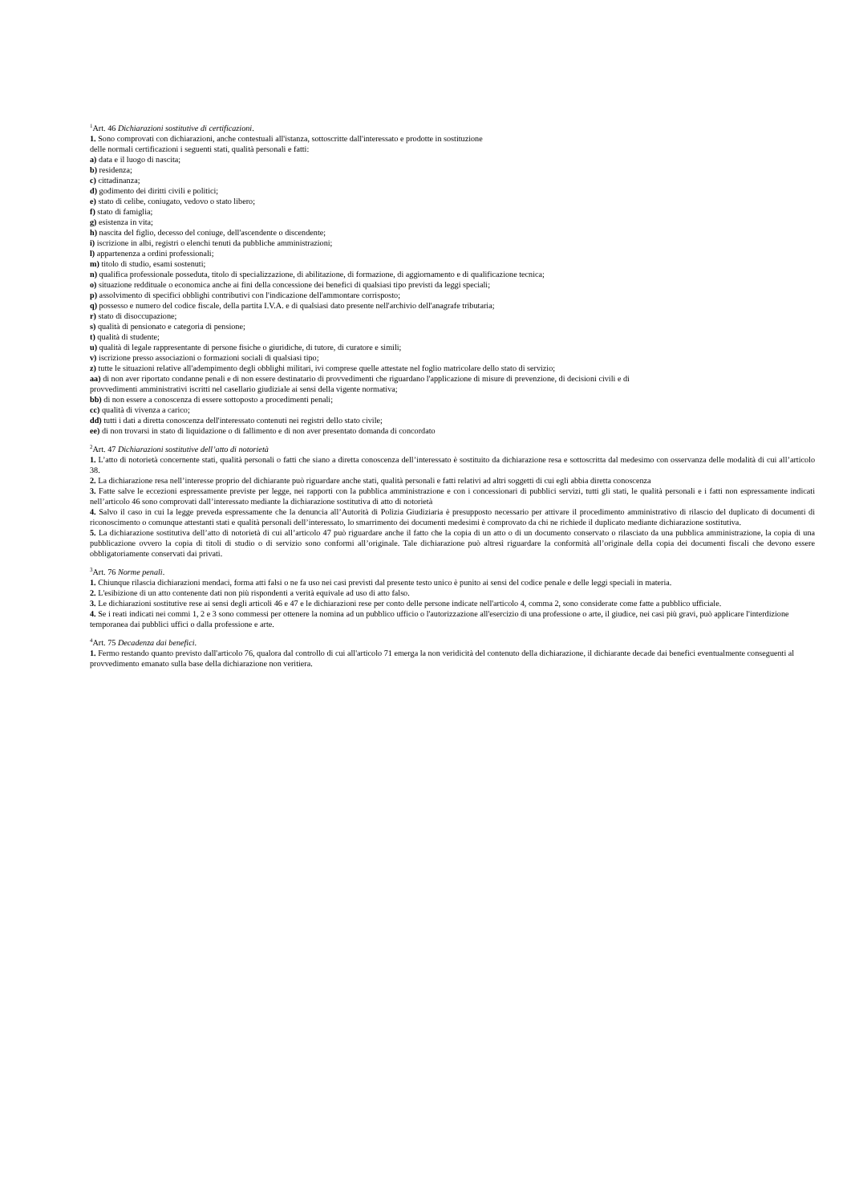<sup>1</sup> Art. 46 Dichiarazioni sostitutive di certificazioni.
1. Sono comprovati con dichiarazioni, anche contestuali all'istanza, sottoscritte dall'interessato e prodotte in sostituzione
delle normali certificazioni i seguenti stati, qualità personali e fatti:
a) data e il luogo di nascita;
b) residenza;
c) cittadinanza;
d) godimento dei diritti civili e politici;
e) stato di celibe, coniugato, vedovo o stato libero;
f) stato di famiglia;
g) esistenza in vita;
h) nascita del figlio, decesso del coniuge, dell'ascendente o discendente;
i) iscrizione in albi, registri o elenchi tenuti da pubbliche amministrazioni;
l) appartenenza a ordini professionali;
m) titolo di studio, esami sostenuti;
n) qualifica professionale posseduta, titolo di specializzazione, di abilitazione, di formazione, di aggiornamento e di qualificazione tecnica;
o) situazione reddituale o economica anche ai fini della concessione dei benefici di qualsiasi tipo previsti da leggi speciali;
p) assolvimento di specifici obblighi contributivi con l'indicazione dell'ammontare corrisposto;
q) possesso e numero del codice fiscale, della partita I.V.A. e di qualsiasi dato presente nell'archivio dell'anagrafe tributaria;
r) stato di disoccupazione;
s) qualità di pensionato e categoria di pensione;
t) qualità di studente;
u) qualità di legale rappresentante di persone fisiche o giuridiche, di tutore, di curatore e simili;
v) iscrizione presso associazioni o formazioni sociali di qualsiasi tipo;
z) tutte le situazioni relative all'adempimento degli obblighi militari, ivi comprese quelle attestate nel foglio matricolare dello stato di servizio;
aa) di non aver riportato condanne penali e di non essere destinatario di provvedimenti che riguardano l'applicazione di misure di prevenzione, di decisioni civili e di
provvedimenti amministrativi iscritti nel casellario giudiziale ai sensi della vigente normativa;
bb) di non essere a conoscenza di essere sottoposto a procedimenti penali;
cc) qualità di vivenza a carico;
dd) tutti i dati a diretta conoscenza dell'interessato contenuti nei registri dello stato civile;
ee) di non trovarsi in stato di liquidazione o di fallimento e di non aver presentato domanda di concordato
<sup>2</sup> Art. 47 Dichiarazioni sostitutive dell’atto di notorietà
1. L’atto di notorietà concernente stati, qualità personali o fatti che siano a diretta conoscenza dell’interessato è sostituito da dichiarazione resa e sottoscritta dal medesimo con osservanza delle modalità di cui all’articolo 38.
2. La dichiarazione resa nell’interesse proprio del dichiarante può riguardare anche stati, qualità personali e fatti relativi ad altri soggetti di cui egli abbia diretta conoscenza
3. Fatte salve le eccezioni espressamente previste per legge, nei rapporti con la pubblica amministrazione e con i concessionari di pubblici servizi, tutti gli stati, le qualità personali e i fatti non espressamente indicati nell’articolo 46 sono comprovati dall’interessato mediante la dichiarazione sostitutiva di atto di notorietà
4. Salvo il caso in cui la legge preveda espressamente che la denuncia all’Autorità di Polizia Giudiziaria è presupposto necessario per attivare il procedimento amministrativo di rilascio del duplicato di documenti di riconoscimento o comunque attestanti stati e qualità personali dell’interessato, lo smarrimento dei documenti medesimi è comprovato da chi ne richiede il duplicato mediante dichiarazione sostitutiva.
5. La dichiarazione sostitutiva dell’atto di notorietà di cui all’articolo 47 può riguardare anche il fatto che la copia di un atto o di un documento conservato o rilasciato da una pubblica amministrazione, la copia di una pubblicazione ovvero la copia di titoli di studio o di servizio sono conformi all’originale. Tale dichiarazione può altresì riguardare la conformità all’originale della copia dei documenti fiscali che devono essere obbligatoriamente conservati dai privati.
<sup>3</sup> Art. 76 Norme penali.
1. Chiunque rilascia dichiarazioni mendaci, forma atti falsi o ne fa uso nei casi previsti dal presente testo unico è punito ai sensi del codice penale e delle leggi speciali in materia.
2. L'esibizione di un atto contenente dati non più rispondenti a verità equivale ad uso di atto falso.
3. Le dichiarazioni sostitutive rese ai sensi degli articoli 46 e 47 e le dichiarazioni rese per conto delle persone indicate nell'articolo 4, comma 2, sono considerate come fatte a pubblico ufficiale.
4. Se i reati indicati nei commi 1, 2 e 3 sono commessi per ottenere la nomina ad un pubblico ufficio o l'autorizzazione all'esercizio di una professione o arte, il giudice, nei casi più gravi, può applicare l'interdizione temporanea dai pubblici uffici o dalla professione e arte.
<sup>4</sup> Art. 75 Decadenza dai benefici.
1. Fermo restando quanto previsto dall'articolo 76, qualora dal controllo di cui all'articolo 71 emerga la non veridicità del contenuto della dichiarazione, il dichiarante decade dai benefici eventualmente conseguenti al provvedimento emanato sulla base della dichiarazione non veritiera.